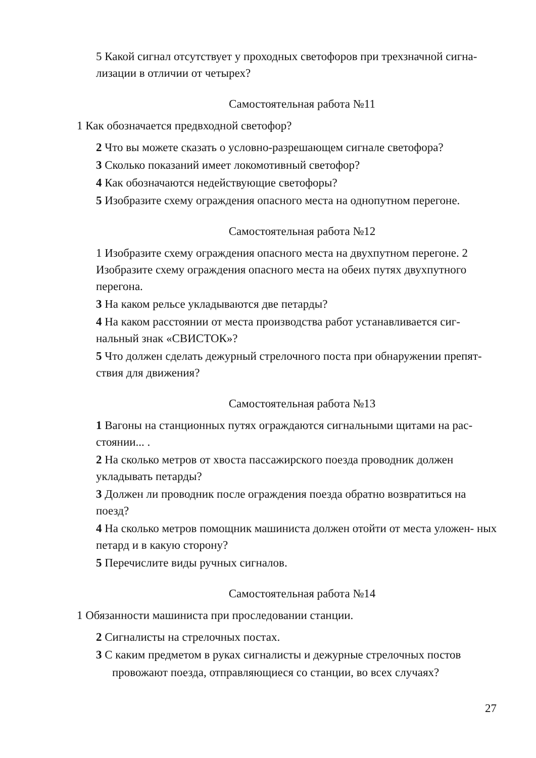5 Какой сигнал отсутствует у проходных светофоров при трехзначной сигна- лизации в отличии от четырех?
Самостоятельная работа №11
1 Как обозначается предвходной светофор?
2 Что вы можете сказать о условно-разрешающем сигнале светофора?
3 Сколько показаний имеет локомотивный светофор?
4 Как обозначаются недействующие светофоры?
5 Изобразите схему ограждения опасного места на однопутном перегоне.
Самостоятельная работа №12
1 Изобразите схему ограждения опасного места на двухпутном перегоне. 2 Изобразите схему ограждения опасного места на обеих путях двухпутного перегона.
3 На каком рельсе укладываются две петарды?
4 На каком расстоянии от места производства работ устанавливается сиг- нальный знак «СВИСТОК»?
5 Что должен сделать дежурный стрелочного поста при обнаружении препят- ствия для движения?
Самостоятельная работа №13
1 Вагоны на станционных путях ограждаются сигнальными щитами на рас- стоянии... .
2 На сколько метров от хвоста пассажирского поезда проводник должен укладывать петарды?
3 Должен ли проводник после ограждения поезда обратно возвратиться на поезд?
4 На сколько метров помощник машиниста должен отойти от места уложен- ных петард и в какую сторону?
5 Перечислите виды ручных сигналов.
Самостоятельная работа №14
1 Обязанности машиниста при проследовании станции.
2 Сигналисты на стрелочных постах.
3 С каким предметом в руках сигналисты и дежурные стрелочных постов
провожают поезда, отправляющиеся со станции, во всех случаях?
27